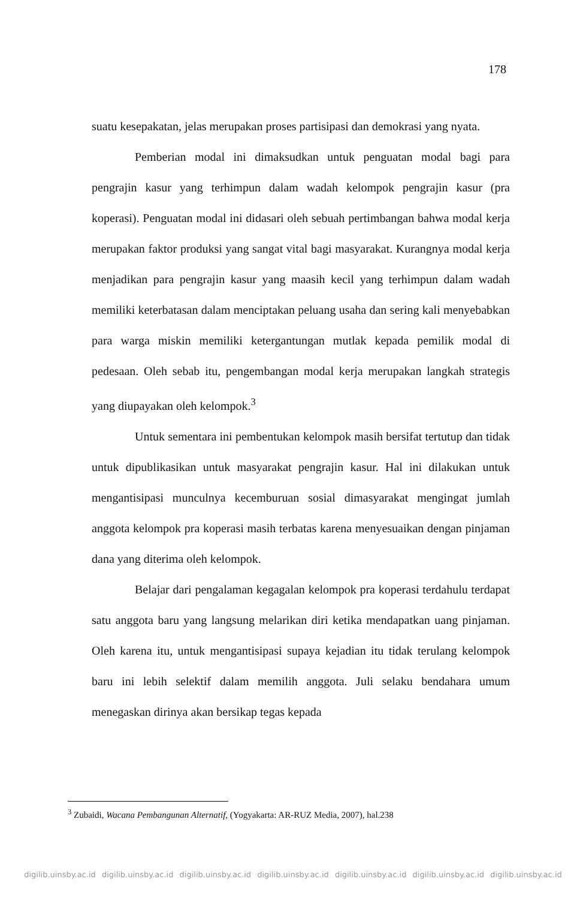178
suatu kesepakatan, jelas merupakan proses partisipasi dan demokrasi yang nyata.
Pemberian modal ini dimaksudkan untuk penguatan modal bagi para pengrajin kasur yang terhimpun dalam wadah kelompok pengrajin kasur (pra koperasi). Penguatan modal ini didasari oleh sebuah pertimbangan bahwa modal kerja merupakan faktor produksi yang sangat vital bagi masyarakat. Kurangnya modal kerja menjadikan para pengrajin kasur yang maasih kecil yang terhimpun dalam wadah memiliki keterbatasan dalam menciptakan peluang usaha dan sering kali menyebabkan para warga miskin memiliki ketergantungan mutlak kepada pemilik modal di pedesaan. Oleh sebab itu, pengembangan modal kerja merupakan langkah strategis yang diupayakan oleh kelompok.<sup>3</sup>
Untuk sementara ini pembentukan kelompok masih bersifat tertutup dan tidak untuk dipublikasikan untuk masyarakat pengrajin kasur. Hal ini dilakukan untuk mengantisipasi munculnya kecemburuan sosial dimasyarakat mengingat jumlah anggota kelompok pra koperasi masih terbatas karena menyesuaikan dengan pinjaman dana yang diterima oleh kelompok.
Belajar dari pengalaman kegagalan kelompok pra koperasi terdahulu terdapat satu anggota baru yang langsung melarikan diri ketika mendapatkan uang pinjaman. Oleh karena itu, untuk mengantisipasi supaya kejadian itu tidak terulang kelompok baru ini lebih selektif dalam memilih anggota. Juli selaku bendahara umum menegaskan dirinya akan bersikap tegas kepada
<sup>3</sup> Zubaidi, Wacana Pembangunan Alternatif, (Yogyakarta: AR-RUZ Media, 2007), hal.238
digilib.uinsby.ac.id digilib.uinsby.ac.id digilib.uinsby.ac.id digilib.uinsby.ac.id digilib.uinsby.ac.id digilib.uinsby.ac.id digilib.uinsby.ac.id